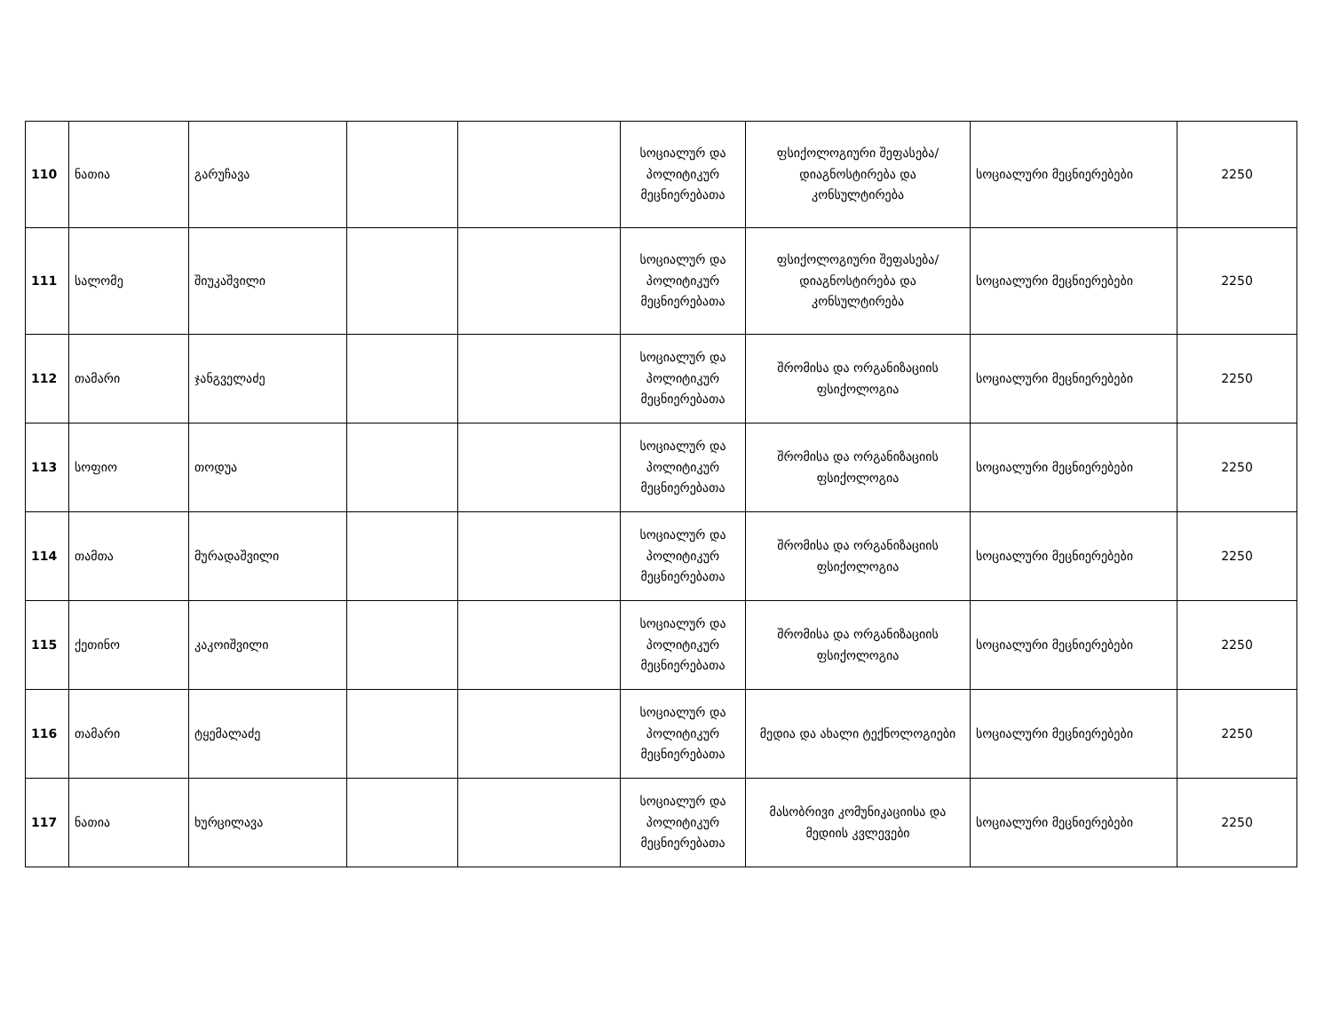| 110 | ნათია | გარუჩავა | | | სოციალურ და პოლიტიკურ მეცნიერებათა | ფსიქოლოგიური შეფასება/დიაგნოსტირება და კონსულტირება | სოციალური მეცნიერებები | 2250 |
| 111 | სალომე | შიუკაშვილი | | | სოციალურ და პოლიტიკურ მეცნიერებათა | ფსიქოლოგიური შეფასება/დიაგნოსტირება და კონსულტირება | სოციალური მეცნიერებები | 2250 |
| 112 | თამარი | ჯანგველაძე | | | სოციალურ და პოლიტიკურ მეცნიერებათა | შრომისა და ორგანიზაციის ფსიქოლოგია | სოციალური მეცნიერებები | 2250 |
| 113 | სოფიო | თოდუა | | | სოციალურ და პოლიტიკურ მეცნიერებათა | შრომისა და ორგანიზაციის ფსიქოლოგია | სოციალური მეცნიერებები | 2250 |
| 114 | თამთა | მურადაშვილი | | | სოციალურ და პოლიტიკურ მეცნიერებათა | შრომისა და ორგანიზაციის ფსიქოლოგია | სოციალური მეცნიერებები | 2250 |
| 115 | ქეთინო | კაკოიშვილი | | | სოციალურ და პოლიტიკურ მეცნიერებათა | შრომისა და ორგანიზაციის ფსიქოლოგია | სოციალური მეცნიერებები | 2250 |
| 116 | თამარი | ტყემალაძე | | | სოციალურ და პოლიტიკურ მეცნიერებათა | მედია და ახალი ტექნოლოგიები | სოციალური მეცნიერებები | 2250 |
| 117 | ნათია | ხურცილავა | | | სოციალურ და პოლიტიკურ მეცნიერებათა | მასობრივი კომუნიკაციისა და მედიის კვლევები | სოციალური მეცნიერებები | 2250 |